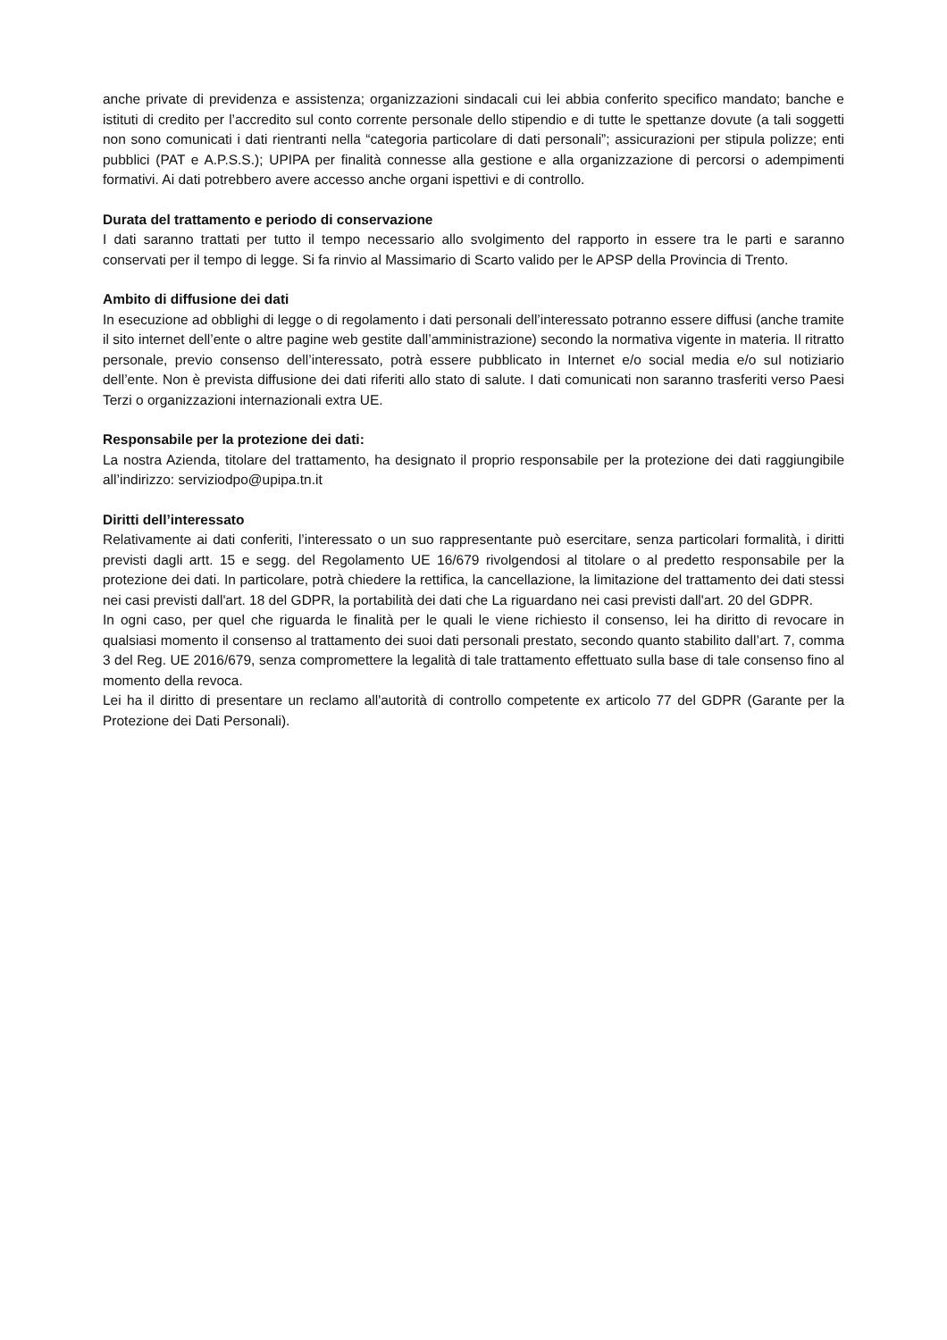anche private di previdenza e assistenza; organizzazioni sindacali cui lei abbia conferito specifico mandato; banche e istituti di credito per l’accredito sul conto corrente personale dello stipendio e di tutte le spettanze dovute (a tali soggetti non sono comunicati i dati rientranti nella “categoria particolare di dati personali”; assicurazioni per stipula polizze; enti pubblici (PAT e A.P.S.S.); UPIPA per finalità connesse alla gestione e alla organizzazione di percorsi o adempimenti formativi. Ai dati potrebbero avere accesso anche organi ispettivi e di controllo.
Durata del trattamento e periodo di conservazione
I dati saranno trattati per tutto il tempo necessario allo svolgimento del rapporto in essere tra le parti e saranno conservati per il tempo di legge. Si fa rinvio al Massimario di Scarto valido per le APSP della Provincia di Trento.
Ambito di diffusione dei dati
In esecuzione ad obblighi di legge o di regolamento i dati personali dell’interessato potranno essere diffusi (anche tramite il sito internet dell’ente o altre pagine web gestite dall’amministrazione) secondo la normativa vigente in materia. Il ritratto personale, previo consenso dell’interessato, potrà essere pubblicato in Internet e/o social media e/o sul notiziario dell’ente. Non è prevista diffusione dei dati riferiti allo stato di salute. I dati comunicati non saranno trasferiti verso Paesi Terzi o organizzazioni internazionali extra UE.
Responsabile per la protezione dei dati:
La nostra Azienda, titolare del trattamento, ha designato il proprio responsabile per la protezione dei dati raggiungibile all’indirizzo: serviziodpo@upipa.tn.it
Diritti dell’interessato
Relativamente ai dati conferiti, l’interessato o un suo rappresentante può esercitare, senza particolari formalità, i diritti previsti dagli artt. 15 e segg. del Regolamento UE 16/679 rivolgendosi al titolare o al predetto responsabile per la protezione dei dati. In particolare, potrà chiedere la rettifica, la cancellazione, la limitazione del trattamento dei dati stessi nei casi previsti dall'art. 18 del GDPR, la portabilità dei dati che La riguardano nei casi previsti dall'art. 20 del GDPR.
In ogni caso, per quel che riguarda le finalità per le quali le viene richiesto il consenso, lei ha diritto di revocare in qualsiasi momento il consenso al trattamento dei suoi dati personali prestato, secondo quanto stabilito dall’art. 7, comma 3 del Reg. UE 2016/679, senza compromettere la legalità di tale trattamento effettuato sulla base di tale consenso fino al momento della revoca.
Lei ha il diritto di presentare un reclamo all'autorità di controllo competente ex articolo 77 del GDPR (Garante per la Protezione dei Dati Personali).